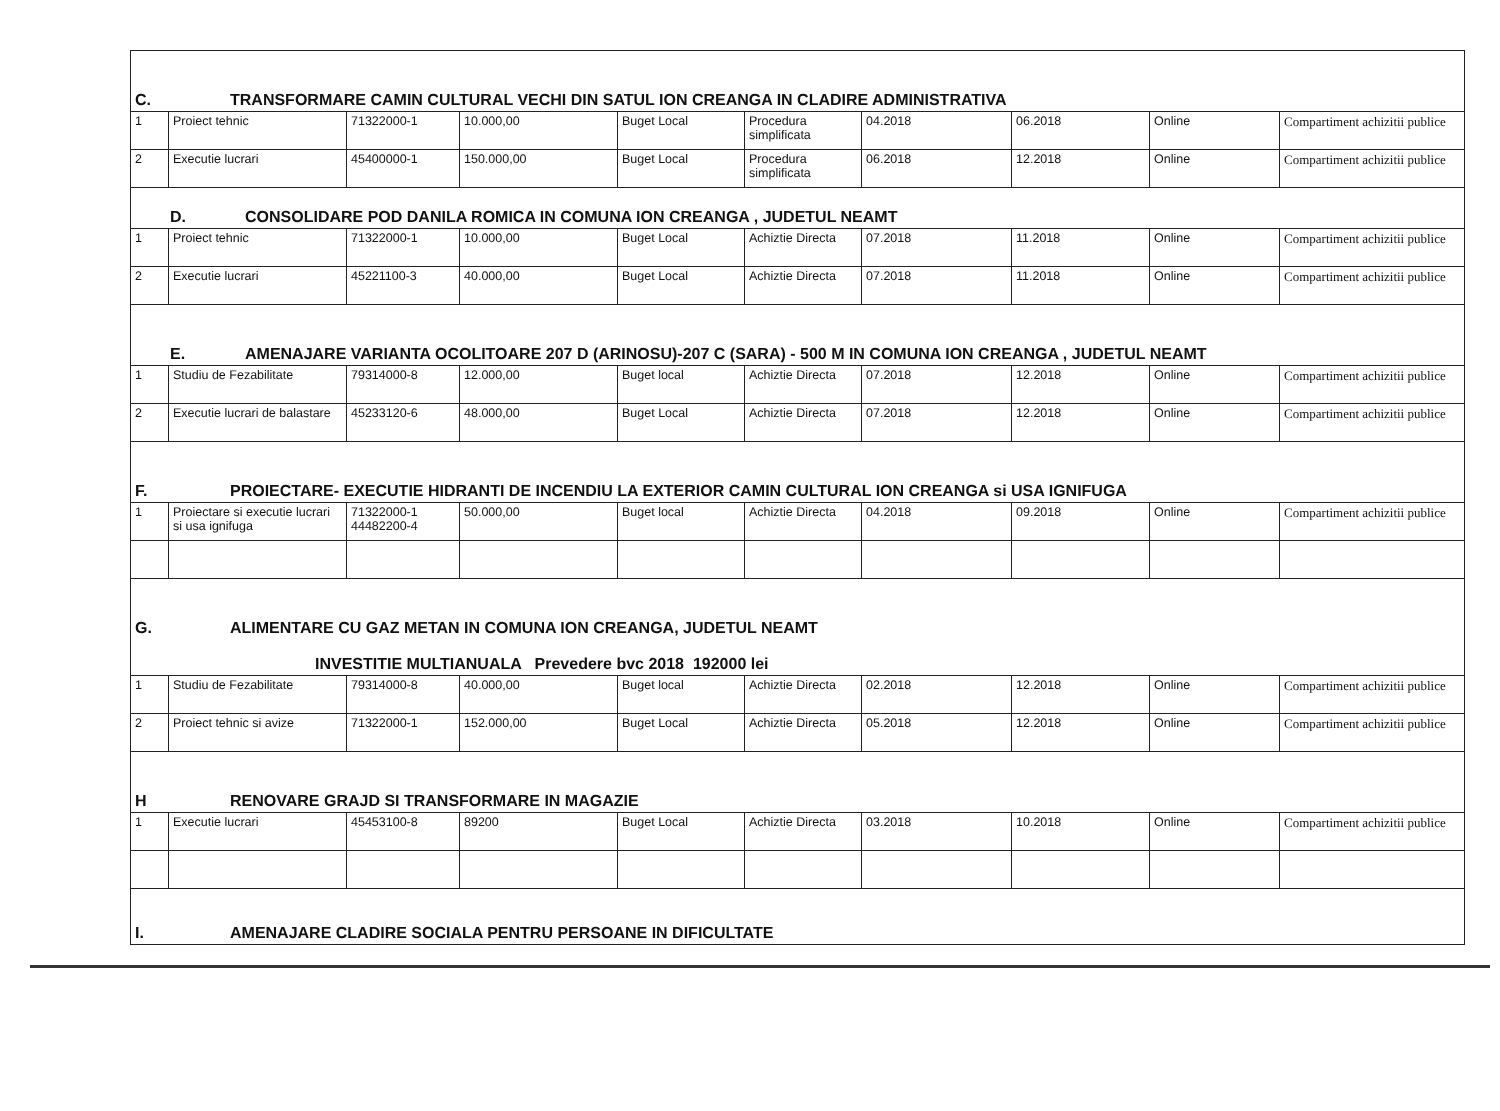| C. TRANSFORMARE CAMIN CULTURAL VECHI DIN SATUL ION CREANGA IN CLADIRE ADMINISTRATIVA | | | | | | | | | |
| 1 | Proiect tehnic | 71322000-1 | 10.000,00 | Buget Local | Procedura simplificata | 04.2018 | 06.2018 | Online | Compartiment achizitii publice |
| 2 | Executie lucrari | 45400000-1 | 150.000,00 | Buget Local | Procedura simplificata | 06.2018 | 12.2018 | Online | Compartiment achizitii publice |
| D. CONSOLIDARE POD DANILA ROMICA IN COMUNA ION CREANGA , JUDETUL NEAMT | | | | | | | | | |
| 1 | Proiect tehnic | 71322000-1 | 10.000,00 | Buget Local | Achiztie Directa | 07.2018 | 11.2018 | Online | Compartiment achizitii publice |
| 2 | Executie lucrari | 45221100-3 | 40.000,00 | Buget Local | Achiztie Directa | 07.2018 | 11.2018 | Online | Compartiment achizitii publice |
| E. AMENAJARE VARIANTA OCOLITOARE 207 D (ARINOSU)-207 C (SARA) - 500 M IN COMUNA ION CREANGA , JUDETUL NEAMT | | | | | | | | | |
| 1 | Studiu de Fezabilitate | 79314000-8 | 12.000,00 | Buget local | Achiztie Directa | 07.2018 | 12.2018 | Online | Compartiment achizitii publice |
| 2 | Executie lucrari de balastare | 45233120-6 | 48.000,00 | Buget Local | Achiztie Directa | 07.2018 | 12.2018 | Online | Compartiment achizitii publice |
| F. PROIECTARE- EXECUTIE HIDRANTI DE INCENDIU LA EXTERIOR CAMIN CULTURAL ION CREANGA si USA IGNIFUGA | | | | | | | | | |
| 1 | Proiectare si executie lucrari si usa ignifuga | 71322000-1 44482200-4 | 50.000,00 | Buget local | Achiztie Directa | 04.2018 | 09.2018 | Online | Compartiment achizitii publice |
| G. ALIMENTARE CU GAZ METAN IN COMUNA ION CREANGA, JUDETUL NEAMT INVESTITIE MULTIANUALA Prevedere bvc 2018 192000 lei | | | | | | | | | |
| 1 | Studiu de Fezabilitate | 79314000-8 | 40.000,00 | Buget local | Achiztie Directa | 02.2018 | 12.2018 | Online | Compartiment achizitii publice |
| 2 | Proiect tehnic si avize | 71322000-1 | 152.000,00 | Buget Local | Achiztie Directa | 05.2018 | 12.2018 | Online | Compartiment achizitii publice |
| H RENOVARE GRAJD SI TRANSFORMARE IN MAGAZIE | | | | | | | | | |
| 1 | Executie lucrari | 45453100-8 | 89200 | Buget Local | Achiztie Directa | 03.2018 | 10.2018 | Online | Compartiment achizitii publice |
| I. AMENAJARE CLADIRE SOCIALA PENTRU PERSOANE IN DIFICULTATE | | | | | | | | | |